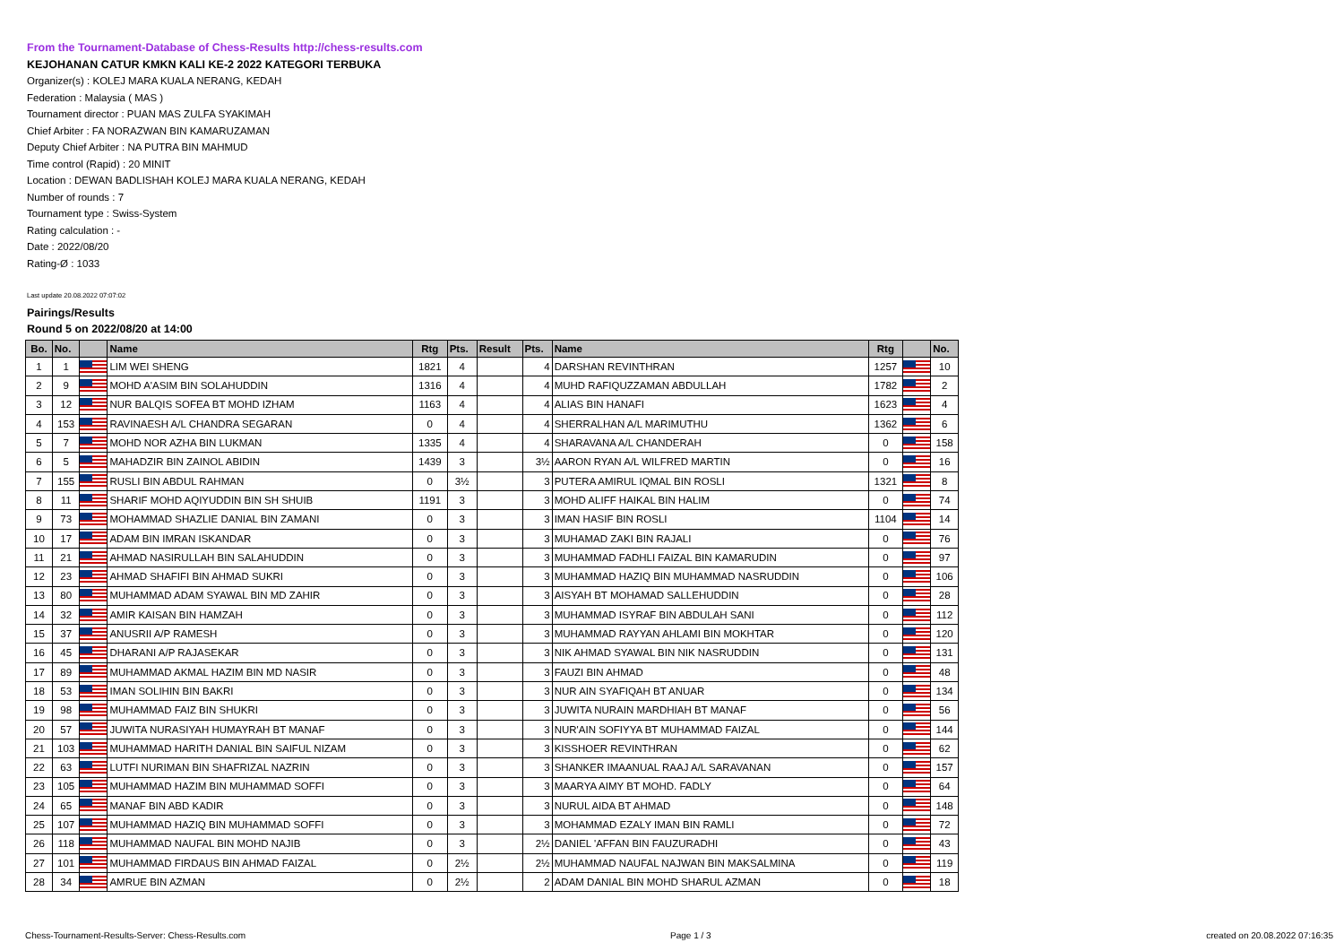From the Tournament-Database of Chess-Results http://chess-results.com
KEJOHANAN CATUR KMKN KALI KE-2 2022 KATEGORI TERBUKA
Organizer(s) : KOLEJ MARA KUALA NERANG, KEDAH
Federation : Malaysia ( MAS )
Tournament director : PUAN MAS ZULFA SYAKIMAH
Chief Arbiter : FA NORAZWAN BIN KAMARUZAMAN
Deputy Chief Arbiter : NA PUTRA BIN MAHMUD
Time control (Rapid) : 20 MINIT
Location : DEWAN BADLISHAH KOLEJ MARA KUALA NERANG, KEDAH
Number of rounds : 7
Tournament type : Swiss-System
Rating calculation : -
Date : 2022/08/20
Rating-Ø : 1033
Last update 20.08.2022 07:07:02
Pairings/Results
Round 5 on 2022/08/20 at 14:00
| Bo. | No. | | Name | Rtg | Pts. | Result | Pts. | Name | Rtg | | No. |
| --- | --- | --- | --- | --- | --- | --- | --- | --- | --- | --- | --- |
| 1 | 1 | | LIM WEI SHENG | 1821 | 4 | | 4 | DARSHAN REVINTHRAN | 1257 | | 10 |
| 2 | 9 | | MOHD A'ASIM BIN SOLAHUDDIN | 1316 | 4 | | 4 | MUHD RAFIQUZZAMAN ABDULLAH | 1782 | | 2 |
| 3 | 12 | | NUR BALQIS SOFEA BT MOHD IZHAM | 1163 | 4 | | 4 | ALIAS BIN HANAFI | 1623 | | 4 |
| 4 | 153 | | RAVINAESH A/L CHANDRA SEGARAN | 0 | 4 | | 4 | SHERRALHAN A/L MARIMUTHU | 1362 | | 6 |
| 5 | 7 | | MOHD NOR AZHA BIN LUKMAN | 1335 | 4 | | 4 | SHARAVANA A/L CHANDERAH | 0 | | 158 |
| 6 | 5 | | MAHADZIR BIN ZAINOL ABIDIN | 1439 | 3 | | 3½ | AARON RYAN A/L WILFRED MARTIN | 0 | | 16 |
| 7 | 155 | | RUSLI BIN ABDUL RAHMAN | 0 | 3½ | | 3 | PUTERA AMIRUL IQMAL BIN ROSLI | 1321 | | 8 |
| 8 | 11 | | SHARIF MOHD AQIYUDDIN BIN SH SHUIB | 1191 | 3 | | 3 | MOHD ALIFF HAIKAL BIN HALIM | 0 | | 74 |
| 9 | 73 | | MOHAMMAD SHAZLIE DANIAL BIN ZAMANI | 0 | 3 | | 3 | IMAN HASIF BIN ROSLI | 1104 | | 14 |
| 10 | 17 | | ADAM BIN IMRAN ISKANDAR | 0 | 3 | | 3 | MUHAMAD ZAKI BIN RAJALI | 0 | | 76 |
| 11 | 21 | | AHMAD NASIRULLAH BIN SALAHUDDIN | 0 | 3 | | 3 | MUHAMMAD FADHLI FAIZAL BIN KAMARUDIN | 0 | | 97 |
| 12 | 23 | | AHMAD SHAFIFI BIN AHMAD SUKRI | 0 | 3 | | 3 | MUHAMMAD HAZIQ BIN MUHAMMAD NASRUDDIN | 0 | | 106 |
| 13 | 80 | | MUHAMMAD ADAM SYAWAL BIN MD ZAHIR | 0 | 3 | | 3 | AISYAH BT MOHAMAD SALLEHUDDIN | 0 | | 28 |
| 14 | 32 | | AMIR KAISAN BIN HAMZAH | 0 | 3 | | 3 | MUHAMMAD ISYRAF BIN ABDULAH SANI | 0 | | 112 |
| 15 | 37 | | ANUSRII A/P RAMESH | 0 | 3 | | 3 | MUHAMMAD RAYYAN AHLAMI BIN MOKHTAR | 0 | | 120 |
| 16 | 45 | | DHARANI A/P RAJASEKAR | 0 | 3 | | 3 | NIK AHMAD SYAWAL BIN NIK NASRUDDIN | 0 | | 131 |
| 17 | 89 | | MUHAMMAD AKMAL HAZIM BIN MD NASIR | 0 | 3 | | 3 | FAUZI BIN AHMAD | 0 | | 48 |
| 18 | 53 | | IMAN SOLIHIN BIN BAKRI | 0 | 3 | | 3 | NUR AIN SYAFIQAH BT ANUAR | 0 | | 134 |
| 19 | 98 | | MUHAMMAD FAIZ BIN SHUKRI | 0 | 3 | | 3 | JUWITA NURAIN MARDHIAH BT MANAF | 0 | | 56 |
| 20 | 57 | | JUWITA NURASIYAH HUMAYRAH BT MANAF | 0 | 3 | | 3 | NUR'AIN SOFIYYA BT MUHAMMAD FAIZAL | 0 | | 144 |
| 21 | 103 | | MUHAMMAD HARITH DANIAL BIN SAIFUL NIZAM | 0 | 3 | | 3 | KISSHOER REVINTHRAN | 0 | | 62 |
| 22 | 63 | | LUTFI NURIMAN BIN SHAFRIZAL NAZRIN | 0 | 3 | | 3 | SHANKER IMAANUAL RAAJ A/L SARAVANAN | 0 | | 157 |
| 23 | 105 | | MUHAMMAD HAZIM BIN MUHAMMAD SOFFI | 0 | 3 | | 3 | MAARYA AIMY BT MOHD. FADLY | 0 | | 64 |
| 24 | 65 | | MANAF BIN ABD KADIR | 0 | 3 | | 3 | NURUL AIDA BT AHMAD | 0 | | 148 |
| 25 | 107 | | MUHAMMAD HAZIQ BIN MUHAMMAD SOFFI | 0 | 3 | | 3 | MOHAMMAD EZALY IMAN BIN RAMLI | 0 | | 72 |
| 26 | 118 | | MUHAMMAD NAUFAL BIN MOHD NAJIB | 0 | 3 | | 2½ | DANIEL 'AFFAN BIN FAUZURADHI | 0 | | 43 |
| 27 | 101 | | MUHAMMAD FIRDAUS BIN AHMAD FAIZAL | 0 | 2½ | | 2½ | MUHAMMAD NAUFAL NAJWAN BIN MAKSALMINA | 0 | | 119 |
| 28 | 34 | | AMRUE BIN AZMAN | 0 | 2½ | | 2 | ADAM DANIAL BIN MOHD SHARUL AZMAN | 0 | | 18 |
Chess-Tournament-Results-Server: Chess-Results.com
Page 1 / 3 created on 20.08.2022 07:16:35